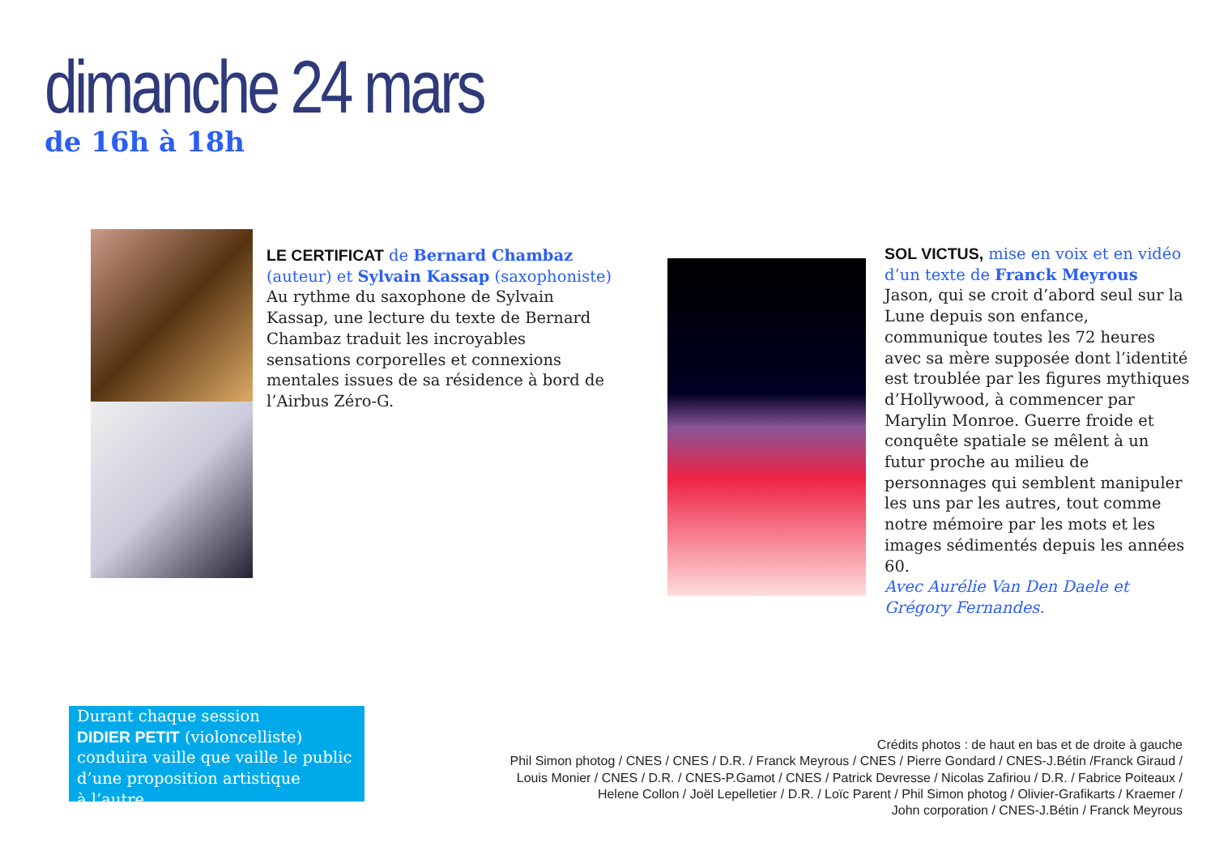dimanche 24 mars
de 16h à 18h
LE CERTIFICAT de Bernard Chambaz (auteur) et Sylvain Kassap (saxophoniste)
Au rythme du saxophone de Sylvain Kassap, une lecture du texte de Bernard Chambaz traduit les incroyables sensations corporelles et connexions mentales issues de sa résidence à bord de l’Airbus Zéro-G.
SOL VICTUS, mise en voix et en vidéo d’un texte de Franck Meyrous
Jason, qui se croit d’abord seul sur la Lune depuis son enfance, communique toutes les 72 heures avec sa mère supposée dont l’identité est troublée par les figures mythiques d’Hollywood, à commencer par Marylin Monroe. Guerre froide et conquête spatiale se mêlent à un futur proche au milieu de personnages qui semblent manipuler les uns par les autres, tout comme notre mémoire par les mots et les images sédimentés depuis les années 60.
Avec Aurélie Van Den Daele et Grégory Fernandes.
Durant chaque session
DIDIER PETIT (violoncelliste)
conduira vaille que vaille le public d’une proposition artistique
à l’autre.
Crédits photos : de haut en bas et de droite à gauche
Phil Simon photog / CNES / CNES / D.R. / Franck Meyrous / CNES / Pierre Gondard / CNES-J.Bétin /Franck Giraud /
Louis Monier / CNES / D.R. / CNES-P.Gamot / CNES / Patrick Devresse / Nicolas Zafiriou / D.R. / Fabrice Poiteaux /
Helene Collon / Joël Lepelletier / D.R. / Loïc Parent / Phil Simon photog / Olivier-Grafikarts / Kraemer /
John corporation / CNES-J.Bétin / Franck Meyrous